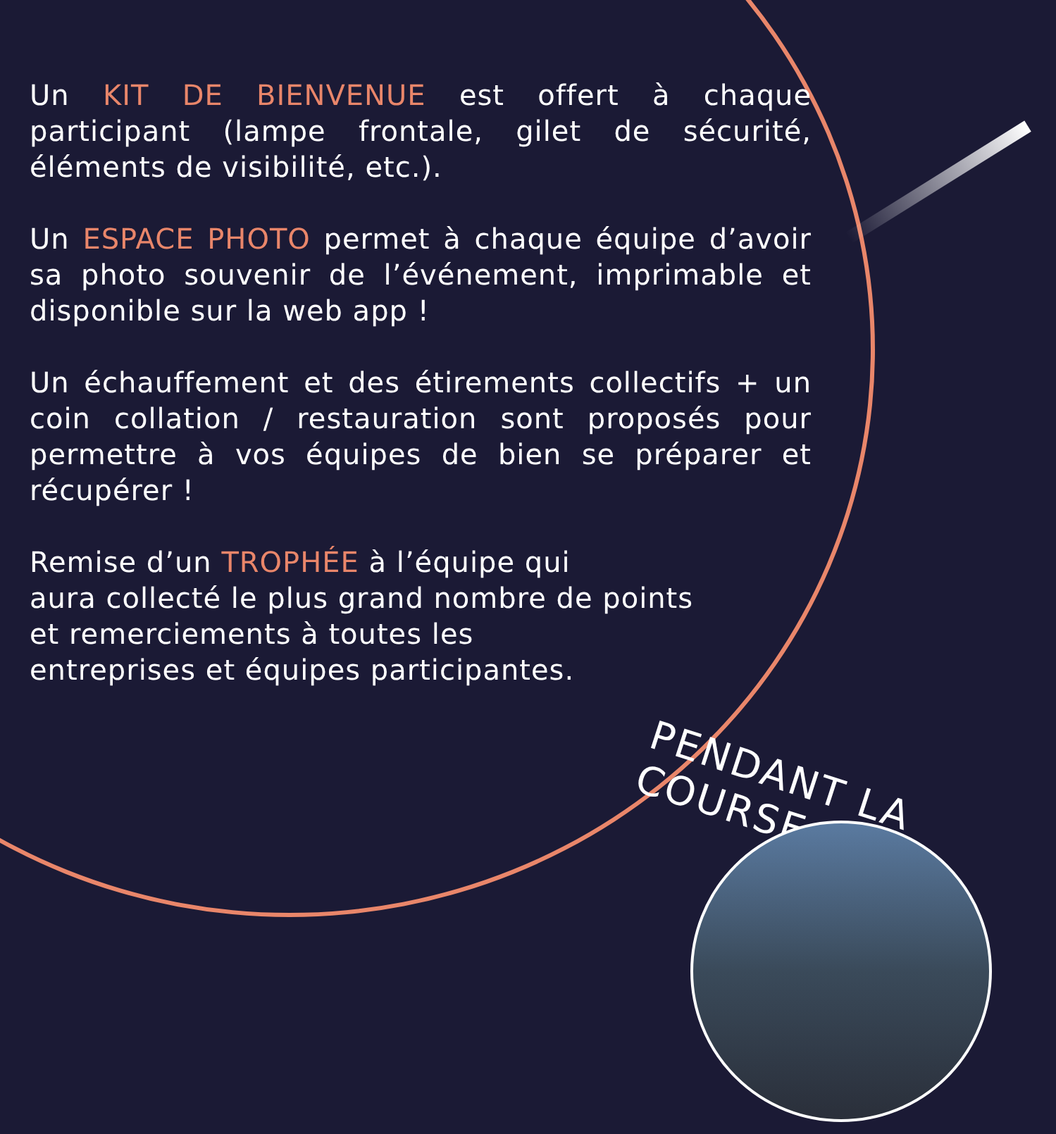Un KIT DE BIENVENUE est offert à chaque participant (lampe frontale, gilet de sécurité, éléments de visibilité, etc.).
Un ESPACE PHOTO permet à chaque équipe d’avoir sa photo souvenir de l’événement, imprimable et disponible sur la web app !
Un échauffement et des étirements collectifs + un coin collation / restauration sont proposés pour permettre à vos équipes de bien se préparer et récupérer !
Remise d’un TROPHÉE à l’équipe qui
aura collecté le plus grand nombre de points
et remerciements à toutes les
entreprises et équipes participantes.
PENDANT LA COURSE